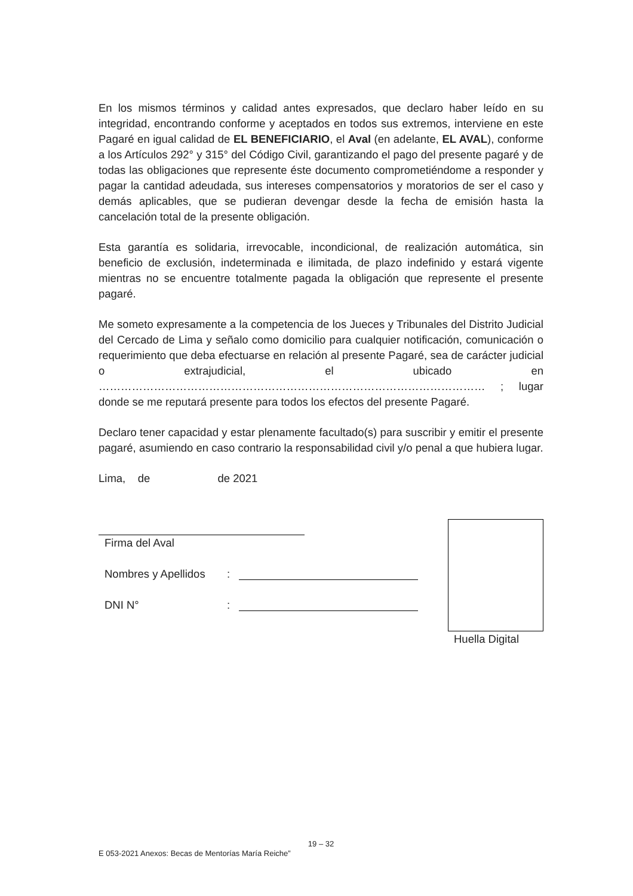En los mismos términos y calidad antes expresados, que declaro haber leído en su integridad, encontrando conforme y aceptados en todos sus extremos, interviene en este Pagaré en igual calidad de EL BENEFICIARIO, el Aval (en adelante, EL AVAL), conforme a los Artículos 292° y 315° del Código Civil, garantizando el pago del presente pagaré y de todas las obligaciones que represente éste documento comprometiéndome a responder y pagar la cantidad adeudada, sus intereses compensatorios y moratorios de ser el caso y demás aplicables, que se pudieran devengar desde la fecha de emisión hasta la cancelación total de la presente obligación.
Esta garantía es solidaria, irrevocable, incondicional, de realización automática, sin beneficio de exclusión, indeterminada e ilimitada, de plazo indefinido y estará vigente mientras no se encuentre totalmente pagada la obligación que represente el presente pagaré.
Me someto expresamente a la competencia de los Jueces y Tribunales del Distrito Judicial del Cercado de Lima y señalo como domicilio para cualquier notificación, comunicación o requerimiento que deba efectuarse en relación al presente Pagaré, sea de carácter judicial o extrajudicial, el ubicado en …………………………………………………………………………………………… ; lugar donde se me reputará presente para todos los efectos del presente Pagaré.
Declaro tener capacidad y estar plenamente facultado(s) para suscribir y emitir el presente pagaré, asumiendo en caso contrario la responsabilidad civil y/o penal a que hubiera lugar.
Lima, de de 2021
Firma del Aval
Nombres y Apellidos:
DNI N°:
Huella Digital
19 – 32
E 053-2021 Anexos: Becas de Mentorías María Reiche”